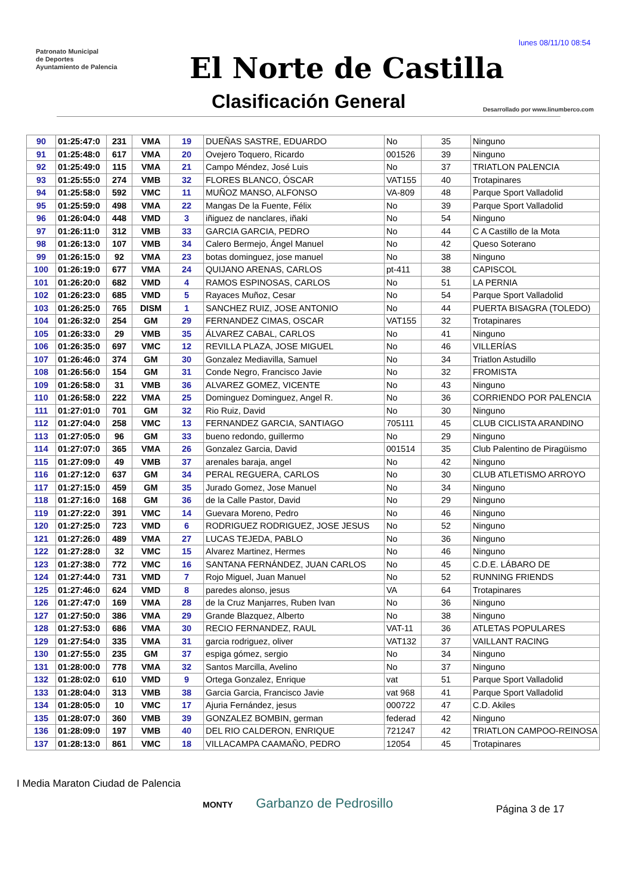lunes 08/11/10 08:54
Patronato Municipal
de Deportes
Ayuntamiento de Palencia
El Norte de Castilla
Clasificación General
Desarrollado por www.linumberco.com
| 90 | 01:25:47:0 | 231 | VMA | 19 | DUEÑAS SASTRE, EDUARDO | No | 35 | Ninguno |
| 91 | 01:25:48:0 | 617 | VMA | 20 | Ovejero Toquero, Ricardo | 001526 | 39 | Ninguno |
| 92 | 01:25:49:0 | 115 | VMA | 21 | Campo Méndez, José Luis | No | 37 | TRIATLON PALENCIA |
| 93 | 01:25:55:0 | 274 | VMB | 32 | FLORES BLANCO, ÓSCAR | VAT155 | 40 | Trotapinares |
| 94 | 01:25:58:0 | 592 | VMC | 11 | MUÑOZ MANSO, ALFONSO | VA-809 | 48 | Parque Sport Valladolid |
| 95 | 01:25:59:0 | 498 | VMA | 22 | Mangas De la Fuente, Félix | No | 39 | Parque Sport Valladolid |
| 96 | 01:26:04:0 | 448 | VMD | 3 | iñiguez de nanclares, iñaki | No | 54 | Ninguno |
| 97 | 01:26:11:0 | 312 | VMB | 33 | GARCIA GARCIA, PEDRO | No | 44 | C A Castillo de la Mota |
| 98 | 01:26:13:0 | 107 | VMB | 34 | Calero Bermejo, Ángel Manuel | No | 42 | Queso Soterano |
| 99 | 01:26:15:0 | 92 | VMA | 23 | botas dominguez, jose manuel | No | 38 | Ninguno |
| 100 | 01:26:19:0 | 677 | VMA | 24 | QUIJANO ARENAS, CARLOS | pt-411 | 38 | CAPISCOL |
| 101 | 01:26:20:0 | 682 | VMD | 4 | RAMOS ESPINOSAS, CARLOS | No | 51 | LA PERNIA |
| 102 | 01:26:23:0 | 685 | VMD | 5 | Rayaces Muñoz, Cesar | No | 54 | Parque Sport Valladolid |
| 103 | 01:26:25:0 | 765 | DISM | 1 | SANCHEZ RUIZ, JOSE ANTONIO | No | 44 | PUERTA BISAGRA (TOLEDO) |
| 104 | 01:26:32:0 | 254 | GM | 29 | FERNANDEZ CIMAS, OSCAR | VAT155 | 32 | Trotapinares |
| 105 | 01:26:33:0 | 29 | VMB | 35 | ÁLVAREZ CABAL, CARLOS | No | 41 | Ninguno |
| 106 | 01:26:35:0 | 697 | VMC | 12 | REVILLA PLAZA, JOSE MIGUEL | No | 46 | VILLERÍAS |
| 107 | 01:26:46:0 | 374 | GM | 30 | Gonzalez Mediavilla, Samuel | No | 34 | Triatlon Astudillo |
| 108 | 01:26:56:0 | 154 | GM | 31 | Conde Negro, Francisco Javie | No | 32 | FROMISTA |
| 109 | 01:26:58:0 | 31 | VMB | 36 | ALVAREZ GOMEZ, VICENTE | No | 43 | Ninguno |
| 110 | 01:26:58:0 | 222 | VMA | 25 | Dominguez Dominguez, Angel R. | No | 36 | CORRIENDO POR PALENCIA |
| 111 | 01:27:01:0 | 701 | GM | 32 | Rio Ruiz, David | No | 30 | Ninguno |
| 112 | 01:27:04:0 | 258 | VMC | 13 | FERNANDEZ GARCIA, SANTIAGO | 705111 | 45 | CLUB CICLISTA ARANDINO |
| 113 | 01:27:05:0 | 96 | GM | 33 | bueno redondo, guillermo | No | 29 | Ninguno |
| 114 | 01:27:07:0 | 365 | VMA | 26 | Gonzalez Garcia, David | 001514 | 35 | Club Palentino de Piragüismo |
| 115 | 01:27:09:0 | 49 | VMB | 37 | arenales baraja, angel | No | 42 | Ninguno |
| 116 | 01:27:12:0 | 637 | GM | 34 | PERAL REGUERA, CARLOS | No | 30 | CLUB ATLETISMO ARROYO |
| 117 | 01:27:15:0 | 459 | GM | 35 | Jurado Gomez, Jose Manuel | No | 34 | Ninguno |
| 118 | 01:27:16:0 | 168 | GM | 36 | de la Calle Pastor, David | No | 29 | Ninguno |
| 119 | 01:27:22:0 | 391 | VMC | 14 | Guevara Moreno, Pedro | No | 46 | Ninguno |
| 120 | 01:27:25:0 | 723 | VMD | 6 | RODRIGUEZ RODRIGUEZ, JOSE JESUS | No | 52 | Ninguno |
| 121 | 01:27:26:0 | 489 | VMA | 27 | LUCAS TEJEDA, PABLO | No | 36 | Ninguno |
| 122 | 01:27:28:0 | 32 | VMC | 15 | Alvarez Martinez, Hermes | No | 46 | Ninguno |
| 123 | 01:27:38:0 | 772 | VMC | 16 | SANTANA FERNÁNDEZ, JUAN CARLOS | No | 45 | C.D.E. LÁBARO DE |
| 124 | 01:27:44:0 | 731 | VMD | 7 | Rojo Miguel, Juan Manuel | No | 52 | RUNNING FRIENDS |
| 125 | 01:27:46:0 | 624 | VMD | 8 | paredes alonso, jesus | VA | 64 | Trotapinares |
| 126 | 01:27:47:0 | 169 | VMA | 28 | de la Cruz Manjarres, Ruben Ivan | No | 36 | Ninguno |
| 127 | 01:27:50:0 | 386 | VMA | 29 | Grande Blazquez, Alberto | No | 38 | Ninguno |
| 128 | 01:27:53:0 | 686 | VMA | 30 | RECIO FERNANDEZ, RAUL | VAT-11 | 36 | ATLETAS POPULARES |
| 129 | 01:27:54:0 | 335 | VMA | 31 | garcia rodriguez, oliver | VAT132 | 37 | VAILLANT RACING |
| 130 | 01:27:55:0 | 235 | GM | 37 | espiga gómez, sergio | No | 34 | Ninguno |
| 131 | 01:28:00:0 | 778 | VMA | 32 | Santos Marcilla, Avelino | No | 37 | Ninguno |
| 132 | 01:28:02:0 | 610 | VMD | 9 | Ortega Gonzalez, Enrique | vat | 51 | Parque Sport Valladolid |
| 133 | 01:28:04:0 | 313 | VMB | 38 | Garcia Garcia, Francisco Javie | vat 968 | 41 | Parque Sport Valladolid |
| 134 | 01:28:05:0 | 10 | VMC | 17 | Ajuria Fernández, jesus | 000722 | 47 | C.D. Akiles |
| 135 | 01:28:07:0 | 360 | VMB | 39 | GONZALEZ BOMBIN, german | federad | 42 | Ninguno |
| 136 | 01:28:09:0 | 197 | VMB | 40 | DEL RIO CALDERON, ENRIQUE | 721247 | 42 | TRIATLON CAMPOO-REINOSA |
| 137 | 01:28:13:0 | 861 | VMC | 18 | VILLACAMPA CAAMAÑO, PEDRO | 12054 | 45 | Trotapinares |
I Media Maraton Ciudad de Palencia
MONTY Garbanzo de Pedrosillo
Página 3 de 17